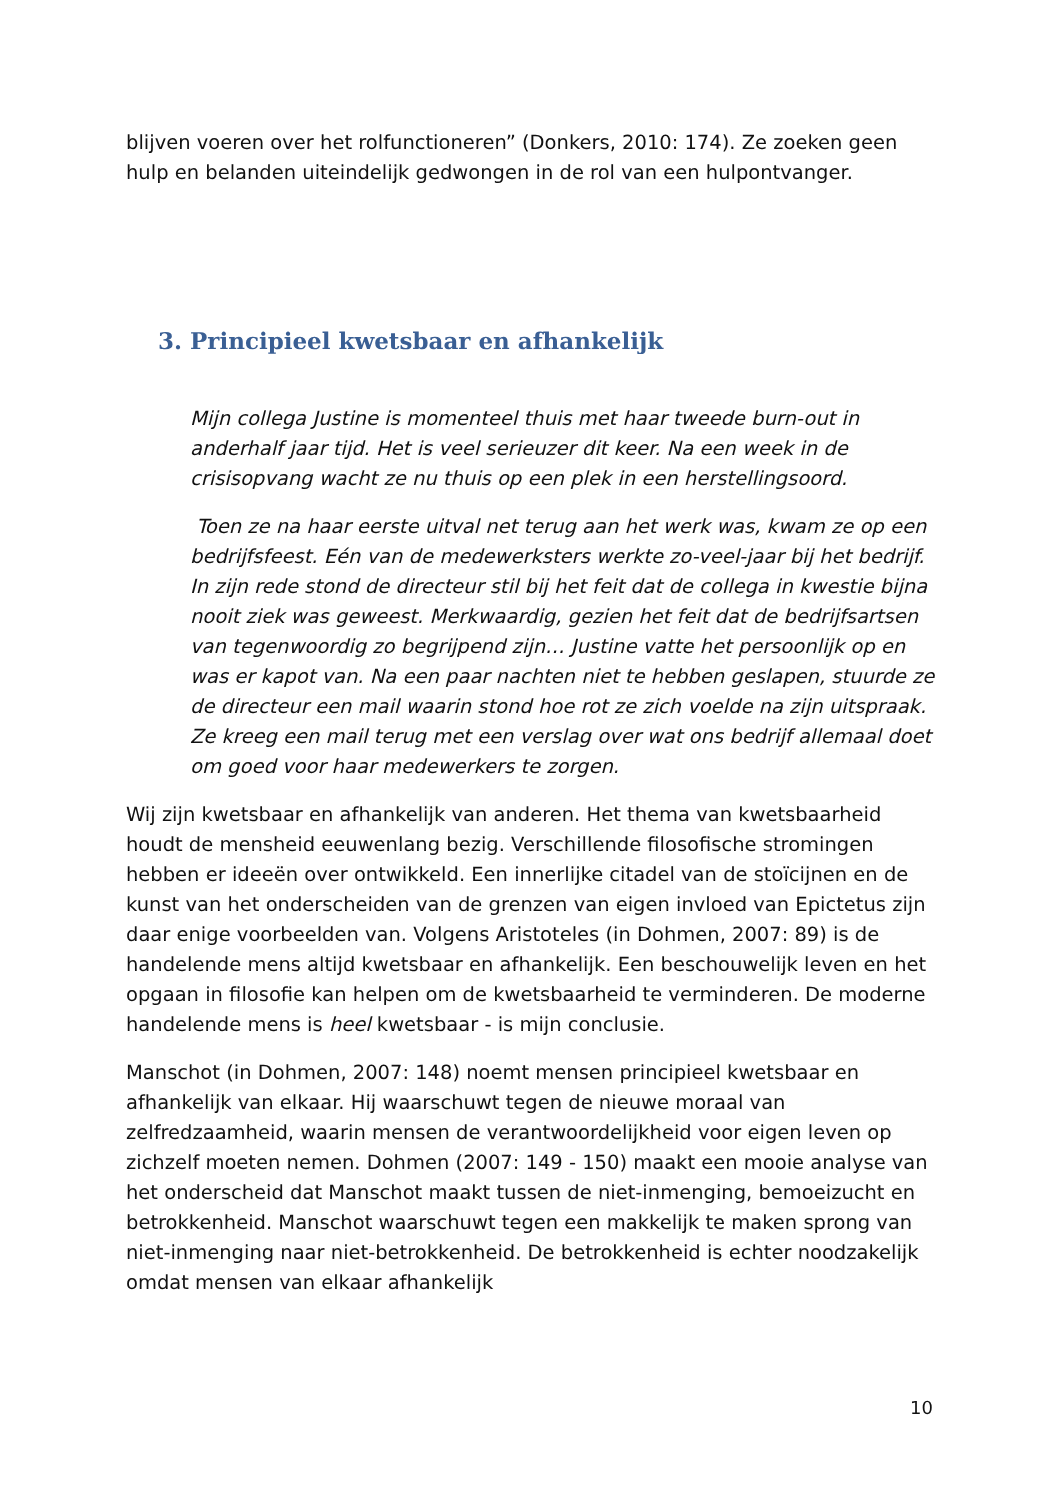blijven voeren over het rolfunctioneren” (Donkers, 2010: 174). Ze zoeken geen hulp en belanden uiteindelijk gedwongen in de rol van een hulpontvanger.
3. Principieel kwetsbaar en afhankelijk
Mijn collega Justine is momenteel thuis met haar tweede burn-out in anderhalf jaar tijd. Het is veel serieuzer dit keer. Na een week in de crisisopvang wacht ze nu thuis op een plek in een herstellingsoord.
Toen ze na haar eerste uitval net terug aan het werk was, kwam ze op een bedrijfsfeest. Eén van de medewerksters werkte zo-veel-jaar bij het bedrijf. In zijn rede stond de directeur stil bij het feit dat de collega in kwestie bijna nooit ziek was geweest. Merkwaardig, gezien het feit dat de bedrijfsartsen van tegenwoordig zo begrijpend zijn… Justine vatte het persoonlijk op en was er kapot van. Na een paar nachten niet te hebben geslapen, stuurde ze de directeur een mail waarin stond hoe rot ze zich voelde na zijn uitspraak. Ze kreeg een mail terug met een verslag over wat ons bedrijf allemaal doet om goed voor haar medewerkers te zorgen.
Wij zijn kwetsbaar en afhankelijk van anderen. Het thema van kwetsbaarheid houdt de mensheid eeuwenlang bezig. Verschillende filosofische stromingen hebben er ideeën over ontwikkeld. Een innerlijke citadel van de stoïcijnen en de kunst van het onderscheiden van de grenzen van eigen invloed van Epictetus zijn daar enige voorbeelden van. Volgens Aristoteles (in Dohmen, 2007: 89) is de handelende mens altijd kwetsbaar en afhankelijk. Een beschouwelijk leven en het opgaan in filosofie kan helpen om de kwetsbaarheid te verminderen. De moderne handelende mens is heel kwetsbaar - is mijn conclusie.
Manschot (in Dohmen, 2007: 148) noemt mensen principieel kwetsbaar en afhankelijk van elkaar. Hij waarschuwt tegen de nieuwe moraal van zelfredzaamheid, waarin mensen de verantwoordelijkheid voor eigen leven op zichzelf moeten nemen. Dohmen (2007: 149 - 150) maakt een mooie analyse van het onderscheid dat Manschot maakt tussen de niet-inmenging, bemoeizucht en betrokkenheid. Manschot waarschuwt tegen een makkelijk te maken sprong van niet-inmenging naar niet-betrokkenheid. De betrokkenheid is echter noodzakelijk omdat mensen van elkaar afhankelijk
10